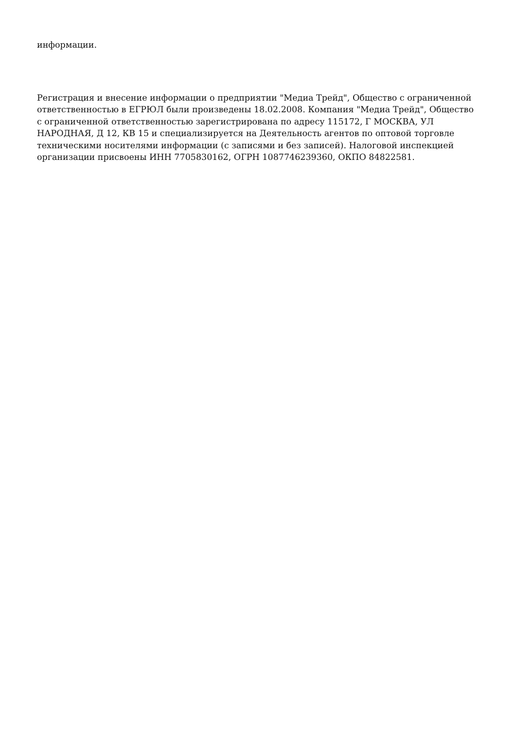информации.
Регистрация и внесение информации о предприятии "Медиа Трейд", Общество с ограниченной ответственностью в ЕГРЮЛ были произведены 18.02.2008. Компания "Медиа Трейд", Общество с ограниченной ответственностью зарегистрирована по адресу 115172, Г МОСКВА, УЛ НАРОДНАЯ, Д 12, КВ 15 и специализируется на Деятельность агентов по оптовой торговле техническими носителями информации (с записями и без записей). Налоговой инспекцией организации присвоены ИНН 7705830162, ОГРН 1087746239360, ОКПО 84822581.